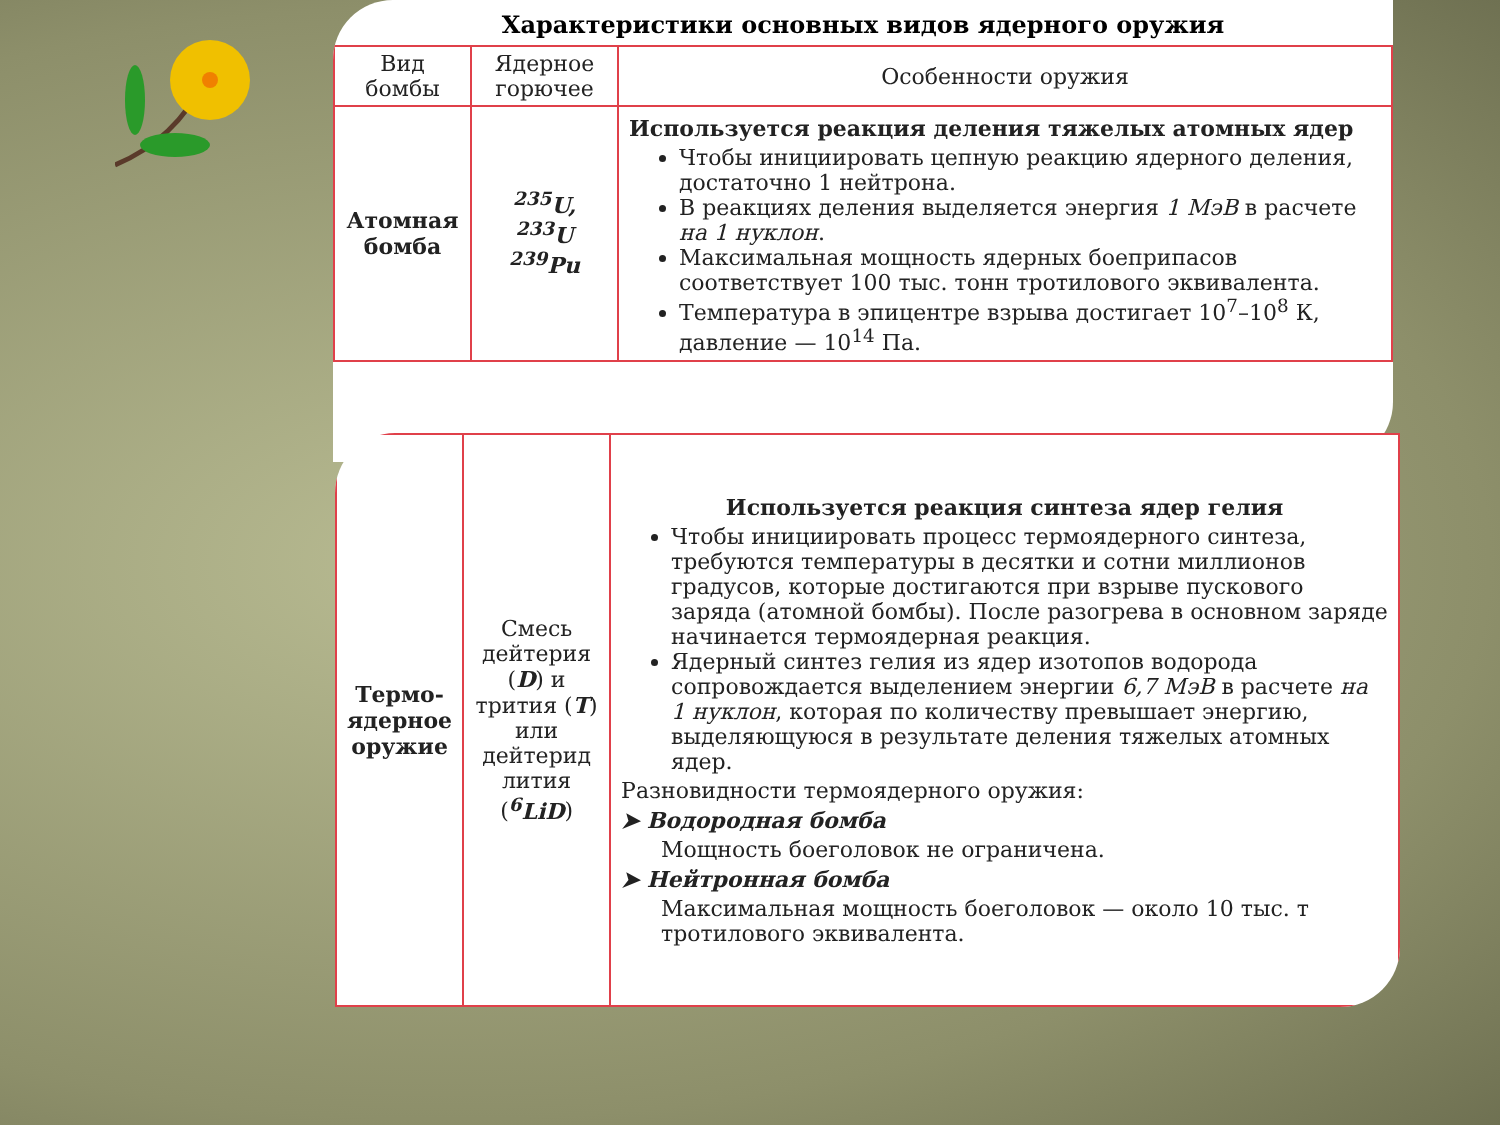Характеристики основных видов ядерного оружия
| Вид бомбы | Ядерное горючее | Особенности оружия |
| --- | --- | --- |
| Атомная бомба | <sup>235</sup>U, <sup>233</sup>U <sup>239</sup>Pu | Используется реакция деления тяжелых атомных ядер Чтобы инициировать цепную реакцию ядерного деления, достаточно 1 нейтрона. В реакциях деления выделяется энергия 1 МэВ в расчете на 1 нуклон . Максимальная мощность ядерных боеприпасов соответствует 100 тыс. тонн тротилового эквивалента. Температура в эпицентре взрыва достигает 10<sup>7</sup>–10<sup>8</sup> К, давление — 10<sup>14</sup> Па. |
| Термо-ядерное оружие | Смесь дейтерия ( D ) и трития ( T ) или дейтерид лития ( <sup>6</sup>LiD ) | Используется реакция синтеза ядер гелия Чтобы инициировать процесс термоядерного синтеза, требуются температуры в десятки и сотни миллионов градусов, которые достигаются при взрыве пускового заряда (атомной бомбы). После разогрева в основном заряде начинается термоядерная реакция. Ядерный синтез гелия из ядер изотопов водорода сопровождается выделением энергии 6,7 МэВ в расчете на 1 нуклон , которая по количеству превышает энергию, выделяющуюся в результате деления тяжелых атомных ядер. Разновидности термоядерного оружия: ➤ Водородная бомба Мощность боеголовок не ограничена. ➤ Нейтронная бомба Максимальная мощность боеголовок — около 10 тыс. т тротилового эквивалента. |